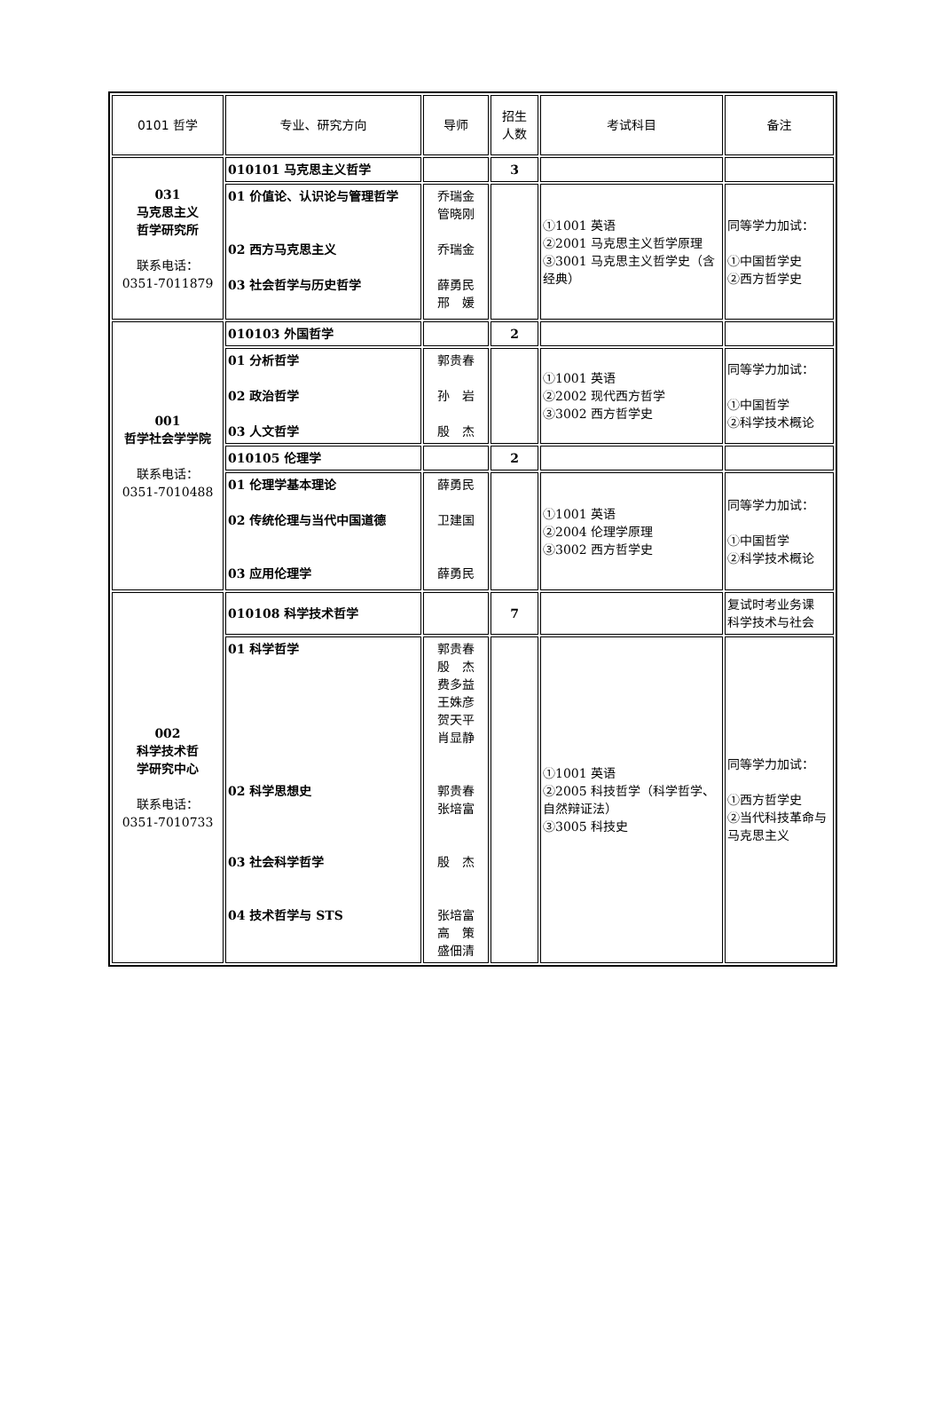| 0101 哲学 | 专业、研究方向 | 导师 | 招生 人数 | 考试科目 | 备注 |
| --- | --- | --- | --- | --- | --- |
| 031 马克思主义 哲学研究所 联系电话： 0351-7011879 | 010101 马克思主义哲学 | | 3 | | |
| | 01 价值论、认识论与管理哲学 02 西方马克思主义 03 社会哲学与历史哲学 | 乔瑞金 管晓刚 乔瑞金 薛勇民 邢 媛 | | ①1001 英语 ②2001 马克思主义哲学原理 ③3001 马克思主义哲学史（含经典） | 同等学力加试： ①中国哲学史 ②西方哲学史 |
| 001 哲学社会学学院 联系电话： 0351-7010488 | 010103 外国哲学 | | 2 | | |
| | 01 分析哲学 02 政治哲学 03 人文哲学 | 郭贵春 孙 岩 殷 杰 | | ①1001 英语 ②2002 现代西方哲学 ③3002 西方哲学史 | 同等学力加试： ①中国哲学 ②科学技术概论 |
| | 010105 伦理学 | | 2 | | |
| | 01 伦理学基本理论 02 传统伦理与当代中国道德 03 应用伦理学 | 薛勇民 卫建国 薛勇民 | | ①1001 英语 ②2004 伦理学原理 ③3002 西方哲学史 | 同等学力加试： ①中国哲学 ②科学技术概论 |
| 002 科学技术哲 学研究中心 联系电话： 0351-7010733 | 010108 科学技术哲学 | | 7 | | 复试时考业务课 科学技术与社会 |
| | 01 科学哲学 02 科学思想史 03 社会科学哲学 04 技术哲学与 STS | 郭贵春 殷 杰 费多益 王姝彦 贺天平 肖显静 郭贵春 张培富 殷 杰 张培富 高 策 盛佃清 | | ①1001 英语 ②2005 科技哲学（科学哲学、自然辩证法） ③3005 科技史 | 同等学力加试： ①西方哲学史 ②当代科技革命与马克思主义 |